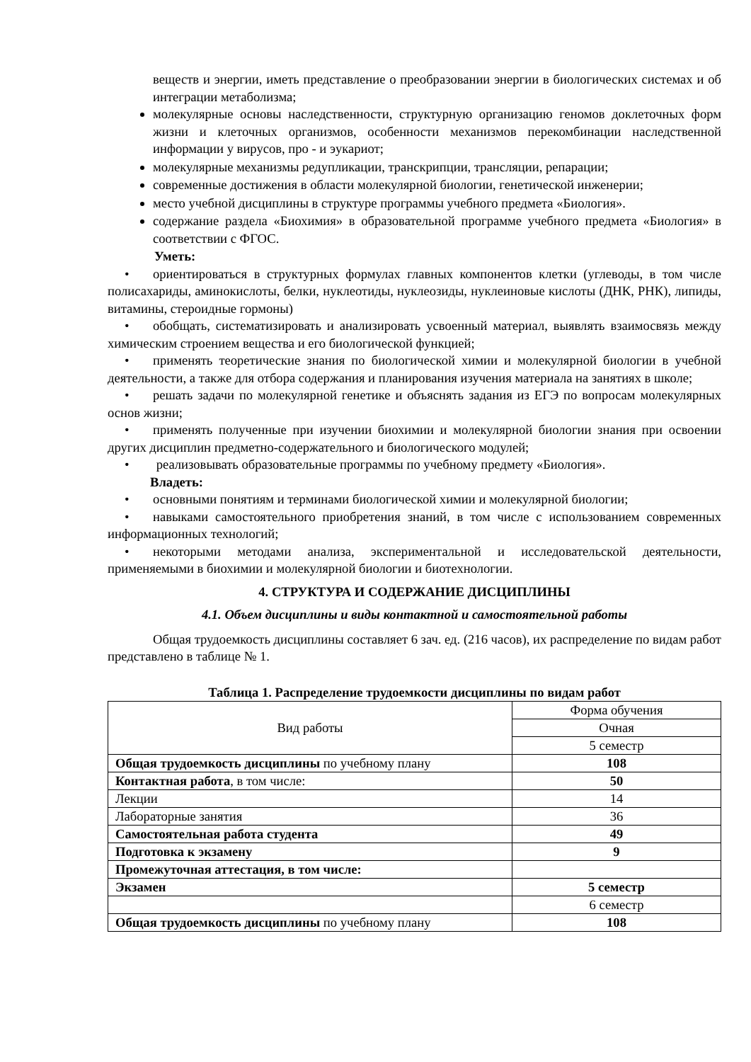веществ и энергии, иметь представление о преобразовании энергии в биологических системах и об интеграции метаболизма;
молекулярные основы наследственности, структурную организацию геномов доклеточных форм жизни и клеточных организмов, особенности механизмов перекомбинации наследственной информации у вирусов, про - и эукариот;
молекулярные механизмы редупликации, транскрипции, трансляции, репарации;
современные достижения в области молекулярной биологии, генетической инженерии;
место учебной дисциплины в структуре программы учебного предмета «Биология».
содержание раздела «Биохимия» в образовательной программе учебного предмета «Биология» в соответствии с ФГОС.
Уметь:
• ориентироваться в структурных формулах главных компонентов клетки (углеводы, в том числе полисахариды, аминокислоты, белки, нуклеотиды, нуклеозиды, нуклеиновые кислоты (ДНК, РНК), липиды, витамины, стероидные гормоны)
• обобщать, систематизировать и анализировать усвоенный материал, выявлять взаимосвязь между химическим строением вещества и его биологической функцией;
• применять теоретические знания по биологической химии и молекулярной биологии в учебной деятельности, а также для отбора содержания и планирования изучения материала на занятиях в школе;
• решать задачи по молекулярной генетике и объяснять задания из ЕГЭ по вопросам молекулярных основ жизни;
• применять полученные при изучении биохимии и молекулярной биологии знания при освоении других дисциплин предметно-содержательного и биологического модулей;
• реализовывать образовательные программы по учебному предмету «Биология».
Владеть:
• основными понятиям и терминами биологической химии и молекулярной биологии;
• навыками самостоятельного приобретения знаний, в том числе с использованием современных информационных технологий;
• некоторыми методами анализа, экспериментальной и исследовательской деятельности, применяемыми в биохимии и молекулярной биологии и биотехнологии.
4. СТРУКТУРА И СОДЕРЖАНИЕ ДИСЦИПЛИНЫ
4.1. Объем дисциплины и виды контактной и самостоятельной работы
Общая трудоемкость дисциплины составляет 6 зач. ед. (216 часов), их распределение по видам работ представлено в таблице № 1.
Таблица 1. Распределение трудоемкости дисциплины по видам работ
| Вид работы | Форма обучения |
| --- | --- |
| | Очная |
| | 5 семестр |
| Общая трудоемкость дисциплины по учебному плану | 108 |
| Контактная работа , в том числе: | 50 |
| Лекции | 14 |
| Лабораторные занятия | 36 |
| Самостоятельная работа студента | 49 |
| Подготовка к экзамену | 9 |
| Промежуточная аттестация, в том числе: | |
| Экзамен | 5 семестр |
| | 6 семестр |
| Общая трудоемкость дисциплины по учебному плану | 108 |